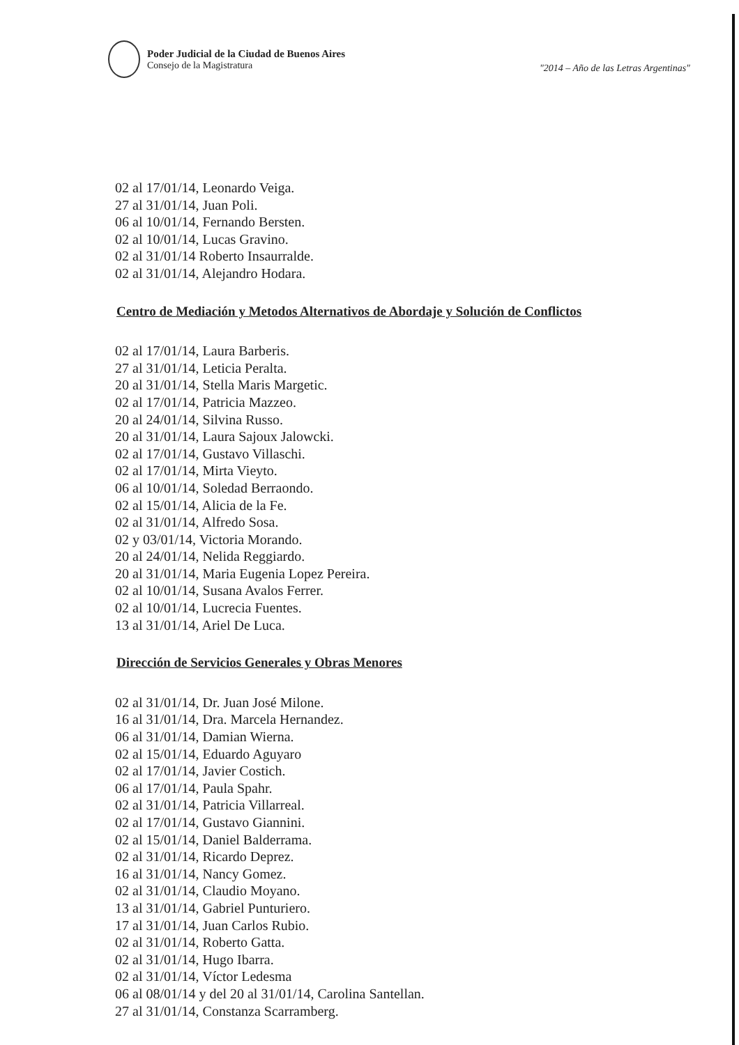Poder Judicial de la Ciudad de Buenos Aires
Consejo de la Magistratura
"2014 – Año de las Letras Argentinas"
02 al 17/01/14, Leonardo Veiga.
27 al 31/01/14, Juan Poli.
06 al 10/01/14, Fernando Bersten.
02 al 10/01/14, Lucas Gravino.
02 al 31/01/14 Roberto Insaurralde.
02 al 31/01/14, Alejandro Hodara.
Centro de Mediación y Metodos Alternativos de Abordaje y Solución de Conflictos
02 al 17/01/14, Laura Barberis.
27 al 31/01/14, Leticia Peralta.
20 al 31/01/14, Stella Maris Margetic.
02 al 17/01/14, Patricia Mazzeo.
20 al 24/01/14, Silvina Russo.
20 al 31/01/14, Laura Sajoux Jalowcki.
02 al 17/01/14, Gustavo Villaschi.
02 al 17/01/14, Mirta Vieyto.
06 al 10/01/14, Soledad Berraondo.
02 al 15/01/14, Alicia de la Fe.
02 al 31/01/14, Alfredo Sosa.
02 y 03/01/14, Victoria Morando.
20 al 24/01/14, Nelida Reggiardo.
20 al 31/01/14, Maria Eugenia Lopez Pereira.
02 al 10/01/14, Susana Avalos Ferrer.
02 al 10/01/14, Lucrecia Fuentes.
13 al 31/01/14, Ariel De Luca.
Dirección de Servicios Generales y Obras Menores
02 al 31/01/14, Dr. Juan José Milone.
16 al 31/01/14, Dra. Marcela Hernandez.
06 al 31/01/14, Damian Wierna.
02 al 15/01/14, Eduardo Aguyaro
02 al 17/01/14, Javier Costich.
06 al 17/01/14, Paula Spahr.
02 al 31/01/14, Patricia Villarreal.
02 al 17/01/14, Gustavo Giannini.
02 al 15/01/14, Daniel Balderrama.
02 al 31/01/14, Ricardo Deprez.
16 al 31/01/14, Nancy Gomez.
02 al 31/01/14, Claudio Moyano.
13 al 31/01/14, Gabriel Punturiero.
17 al 31/01/14, Juan Carlos Rubio.
02 al 31/01/14, Roberto Gatta.
02 al 31/01/14, Hugo Ibarra.
02 al 31/01/14, Víctor Ledesma
06 al 08/01/14 y del 20 al 31/01/14, Carolina Santellan.
27 al 31/01/14, Constanza Scarramberg.